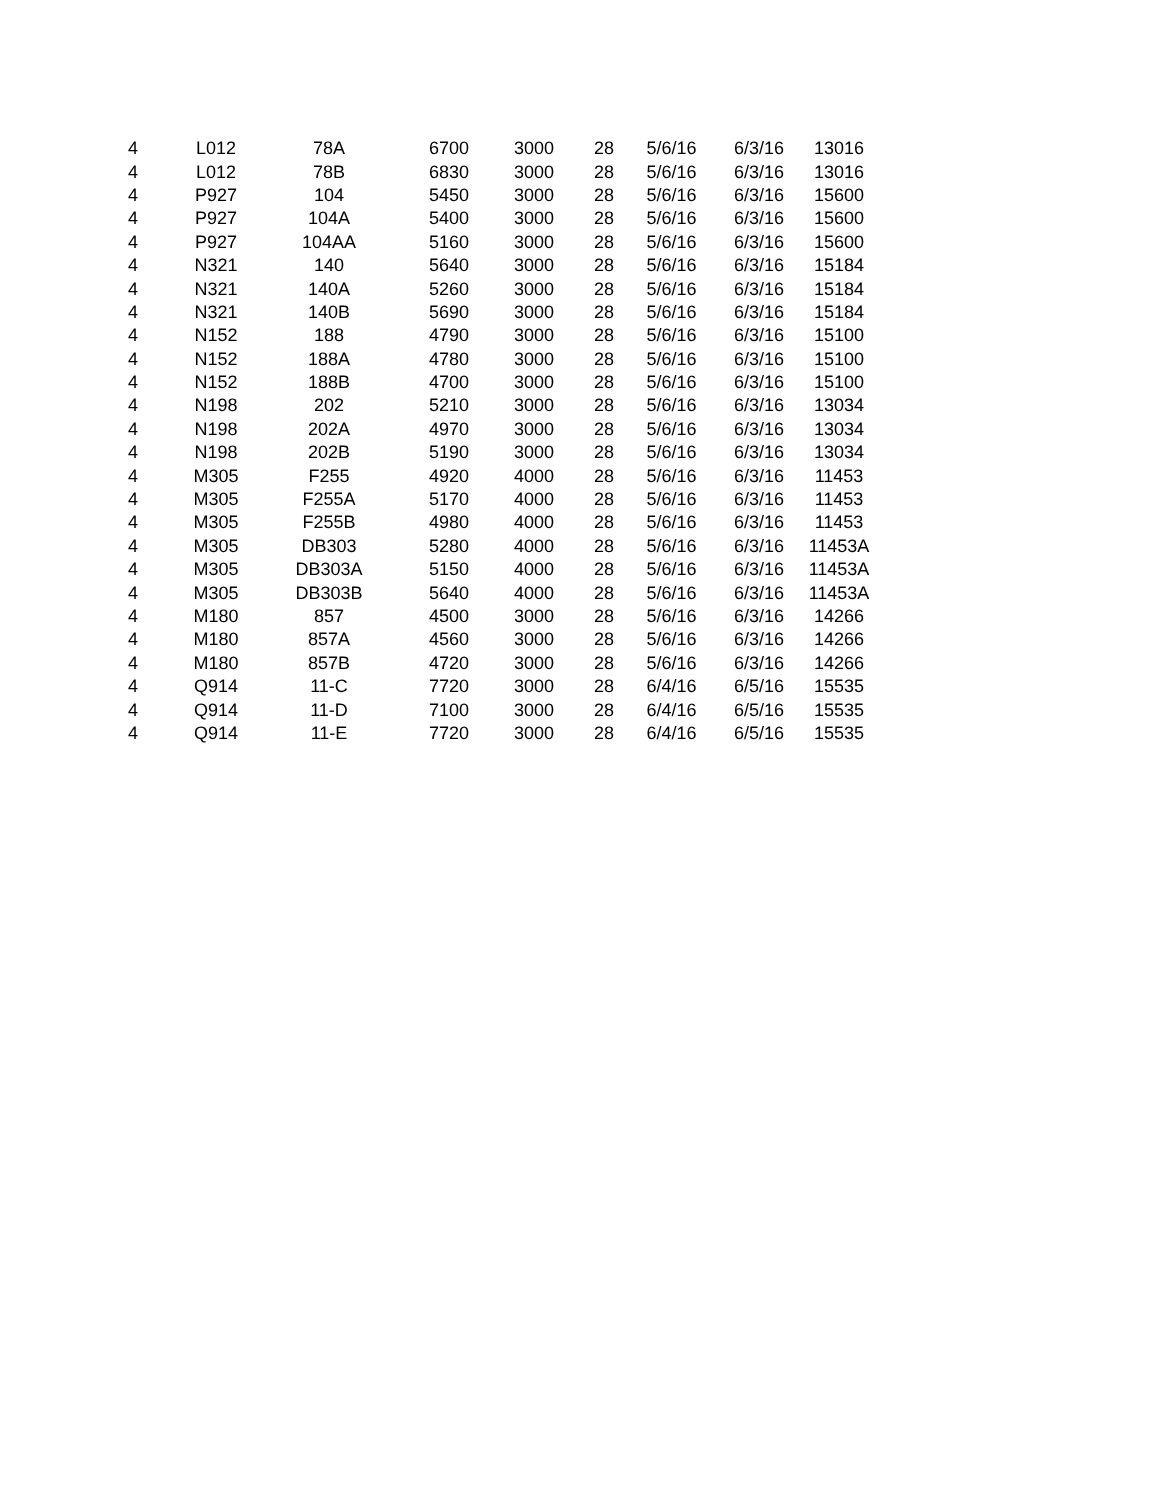| 4 | L012 | 78A | 6700 | 3000 | 28 | 5/6/16 | 6/3/16 | 13016 |
| 4 | L012 | 78B | 6830 | 3000 | 28 | 5/6/16 | 6/3/16 | 13016 |
| 4 | P927 | 104 | 5450 | 3000 | 28 | 5/6/16 | 6/3/16 | 15600 |
| 4 | P927 | 104A | 5400 | 3000 | 28 | 5/6/16 | 6/3/16 | 15600 |
| 4 | P927 | 104AA | 5160 | 3000 | 28 | 5/6/16 | 6/3/16 | 15600 |
| 4 | N321 | 140 | 5640 | 3000 | 28 | 5/6/16 | 6/3/16 | 15184 |
| 4 | N321 | 140A | 5260 | 3000 | 28 | 5/6/16 | 6/3/16 | 15184 |
| 4 | N321 | 140B | 5690 | 3000 | 28 | 5/6/16 | 6/3/16 | 15184 |
| 4 | N152 | 188 | 4790 | 3000 | 28 | 5/6/16 | 6/3/16 | 15100 |
| 4 | N152 | 188A | 4780 | 3000 | 28 | 5/6/16 | 6/3/16 | 15100 |
| 4 | N152 | 188B | 4700 | 3000 | 28 | 5/6/16 | 6/3/16 | 15100 |
| 4 | N198 | 202 | 5210 | 3000 | 28 | 5/6/16 | 6/3/16 | 13034 |
| 4 | N198 | 202A | 4970 | 3000 | 28 | 5/6/16 | 6/3/16 | 13034 |
| 4 | N198 | 202B | 5190 | 3000 | 28 | 5/6/16 | 6/3/16 | 13034 |
| 4 | M305 | F255 | 4920 | 4000 | 28 | 5/6/16 | 6/3/16 | 11453 |
| 4 | M305 | F255A | 5170 | 4000 | 28 | 5/6/16 | 6/3/16 | 11453 |
| 4 | M305 | F255B | 4980 | 4000 | 28 | 5/6/16 | 6/3/16 | 11453 |
| 4 | M305 | DB303 | 5280 | 4000 | 28 | 5/6/16 | 6/3/16 | 11453A |
| 4 | M305 | DB303A | 5150 | 4000 | 28 | 5/6/16 | 6/3/16 | 11453A |
| 4 | M305 | DB303B | 5640 | 4000 | 28 | 5/6/16 | 6/3/16 | 11453A |
| 4 | M180 | 857 | 4500 | 3000 | 28 | 5/6/16 | 6/3/16 | 14266 |
| 4 | M180 | 857A | 4560 | 3000 | 28 | 5/6/16 | 6/3/16 | 14266 |
| 4 | M180 | 857B | 4720 | 3000 | 28 | 5/6/16 | 6/3/16 | 14266 |
| 4 | Q914 | 11-C | 7720 | 3000 | 28 | 6/4/16 | 6/5/16 | 15535 |
| 4 | Q914 | 11-D | 7100 | 3000 | 28 | 6/4/16 | 6/5/16 | 15535 |
| 4 | Q914 | 11-E | 7720 | 3000 | 28 | 6/4/16 | 6/5/16 | 15535 |